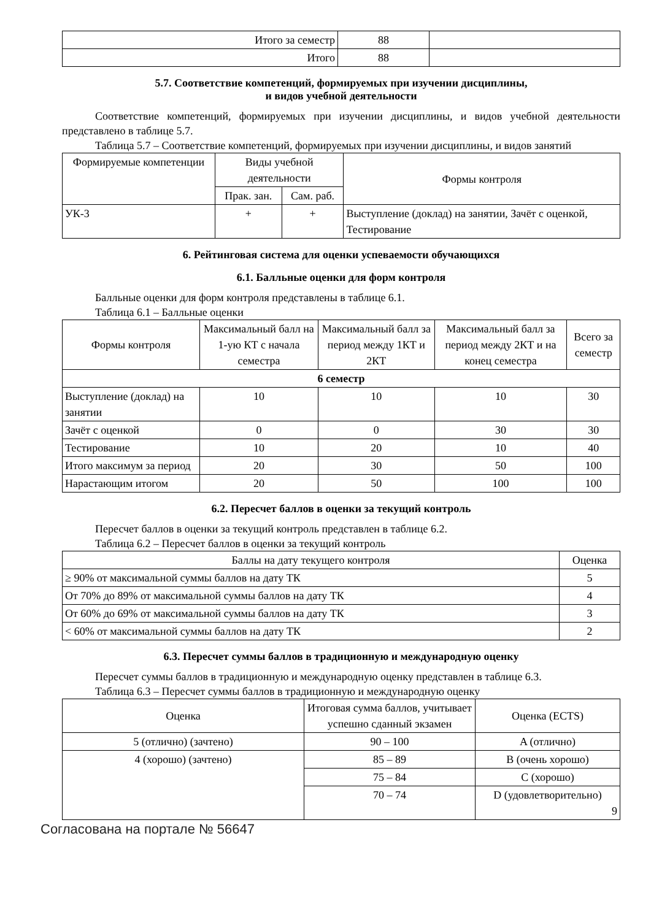| Итого за семестр | 88 | |
| Итого | 88 | |
5.7. Соответствие компетенций, формируемых при изучении дисциплины,
и видов учебной деятельности
Соответствие компетенций, формируемых при изучении дисциплины, и видов учебной деятельности представлено в таблице 5.7.
Таблица 5.7 – Соответствие компетенций, формируемых при изучении дисциплины, и видов занятий
| Формируемые компетенции | Виды учебной деятельности | | Формы контроля |
| --- | --- | --- | --- |
| | Прак. зан. | Сам. раб. | |
| УК-3 | + | + | Выступление (доклад) на занятии, Зачёт с оценкой, Тестирование |
6. Рейтинговая система для оценки успеваемости обучающихся
6.1. Балльные оценки для форм контроля
Балльные оценки для форм контроля представлены в таблице 6.1.
Таблица 6.1 – Балльные оценки
| Формы контроля | Максимальный балл на 1-ую КТ с начала семестра | Максимальный балл за период между 1КТ и 2КТ | Максимальный балл за период между 2КТ и на конец семестра | Всего за семестр |
| --- | --- | --- | --- | --- |
| 6 семестр | | | | |
| Выступление (доклад) на занятии | 10 | 10 | 10 | 30 |
| Зачёт с оценкой | 0 | 0 | 30 | 30 |
| Тестирование | 10 | 20 | 10 | 40 |
| Итого максимум за период | 20 | 30 | 50 | 100 |
| Нарастающим итогом | 20 | 50 | 100 | 100 |
6.2. Пересчет баллов в оценки за текущий контроль
Пересчет баллов в оценки за текущий контроль представлен в таблице 6.2.
Таблица 6.2 – Пересчет баллов в оценки за текущий контроль
| Баллы на дату текущего контроля | Оценка |
| --- | --- |
| ≥ 90% от максимальной суммы баллов на дату ТК | 5 |
| От 70% до 89% от максимальной суммы баллов на дату ТК | 4 |
| От 60% до 69% от максимальной суммы баллов на дату ТК | 3 |
| < 60% от максимальной суммы баллов на дату ТК | 2 |
6.3. Пересчет суммы баллов в традиционную и международную оценку
Пересчет суммы баллов в традиционную и международную оценку представлен в таблице 6.3.
Таблица 6.3 – Пересчет суммы баллов в традиционную и международную оценку
| Оценка | Итоговая сумма баллов, учитывает успешно сданный экзамен | Оценка (ECTS) |
| --- | --- | --- |
| 5 (отлично) (зачтено) | 90 – 100 | A (отлично) |
| 4 (хорошо) (зачтено) | 85 – 89 | B (очень хорошо) |
| | 75 – 84 | C (хорошо) |
| | 70 – 74 | D (удовлетворительно) 9 |
Согласована на портале № 56647